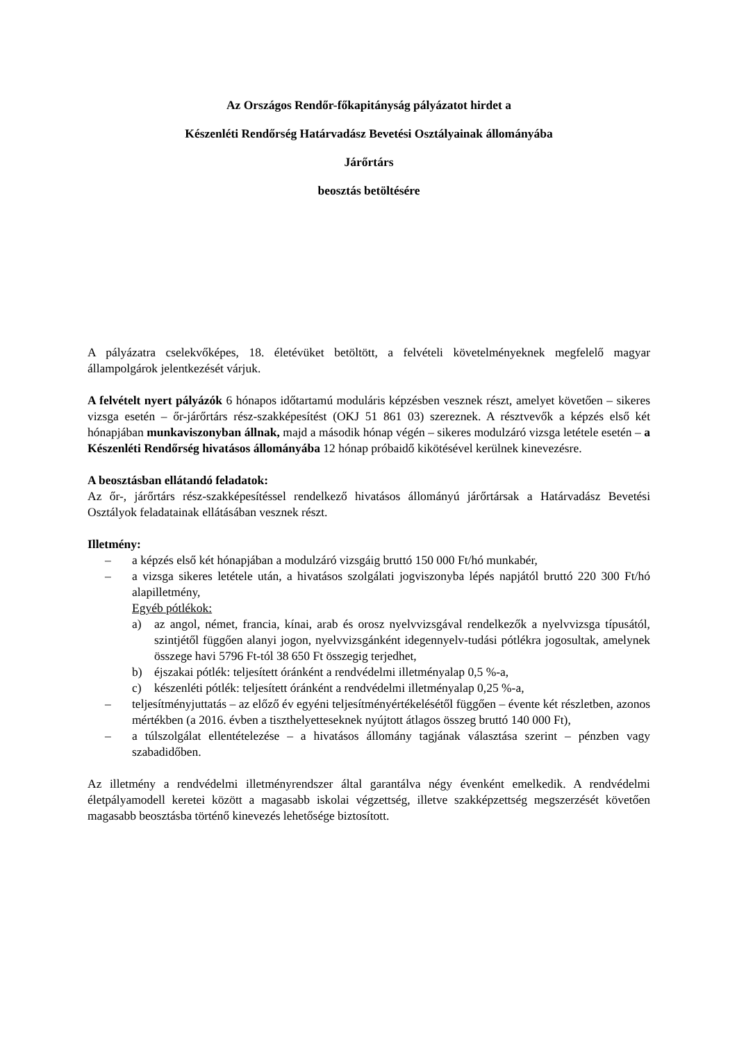Az Országos Rendőr-főkapitányság pályázatot hirdet a
Készenléti Rendőrség Határvadász Bevetési Osztályainak állományába
Járőrtárs
beosztás betöltésére
A pályázatra cselekvőképes, 18. életévüket betöltött, a felvételi követelményeknek megfelelő magyar állampolgárok jelentkezését várjuk.
A felvételt nyert pályázók 6 hónapos időtartamú moduláris képzésben vesznek részt, amelyet követően – sikeres vizsga esetén – őr-járőrtárs rész-szakképesítést (OKJ 51 861 03) szereznek. A résztvevők a képzés első két hónapjában munkaviszonyban állnak, majd a második hónap végén – sikeres modulzáró vizsga letétele esetén – a Készenléti Rendőrség hivatásos állományába 12 hónap próbaidő kikötésével kerülnek kinevezésre.
A beosztásban ellátandó feladatok:
Az őr-, járőrtárs rész-szakképesítéssel rendelkező hivatásos állományú járőrtársak a Határvadász Bevetési Osztályok feladatainak ellátásában vesznek részt.
Illetmény:
– a képzés első két hónapjában a modulzáró vizsgáig bruttó 150 000 Ft/hó munkabér,
– a vizsga sikeres letétele után, a hivatásos szolgálati jogviszonyba lépés napjától bruttó 220 300 Ft/hó alapilletmény,
Egyéb pótlékok:
a) az angol, német, francia, kínai, arab és orosz nyelvvizsgával rendelkezők a nyelvvizsga típusától, szintjétől függően alanyi jogon, nyelvvizsgánként idegennyelv-tudási pótlékra jogosultak, amelynek összege havi 5796 Ft-tól 38 650 Ft összegig terjedhet,
b) éjszakai pótlék: teljesített óránként a rendvédelmi illetményalap 0,5 %-a,
c) készenléti pótlék: teljesített óránként a rendvédelmi illetményalap 0,25 %-a,
– teljesítményjuttatás – az előző év egyéni teljesítményértékelésétől függően – évente két részletben, azonos mértékben (a 2016. évben a tiszthelyetteseknek nyújtott átlagos összeg bruttó 140 000 Ft),
– a túlszolgálat ellentételezése – a hivatásos állomány tagjának választása szerint – pénzben vagy szabadidőben.
Az illetmény a rendvédelmi illetményrendszer által garantálva négy évenként emelkedik. A rendvédelmi életpályamodell keretei között a magasabb iskolai végzettség, illetve szakképzettség megszerzését követően magasabb beosztásba történő kinevezés lehetősége biztosított.